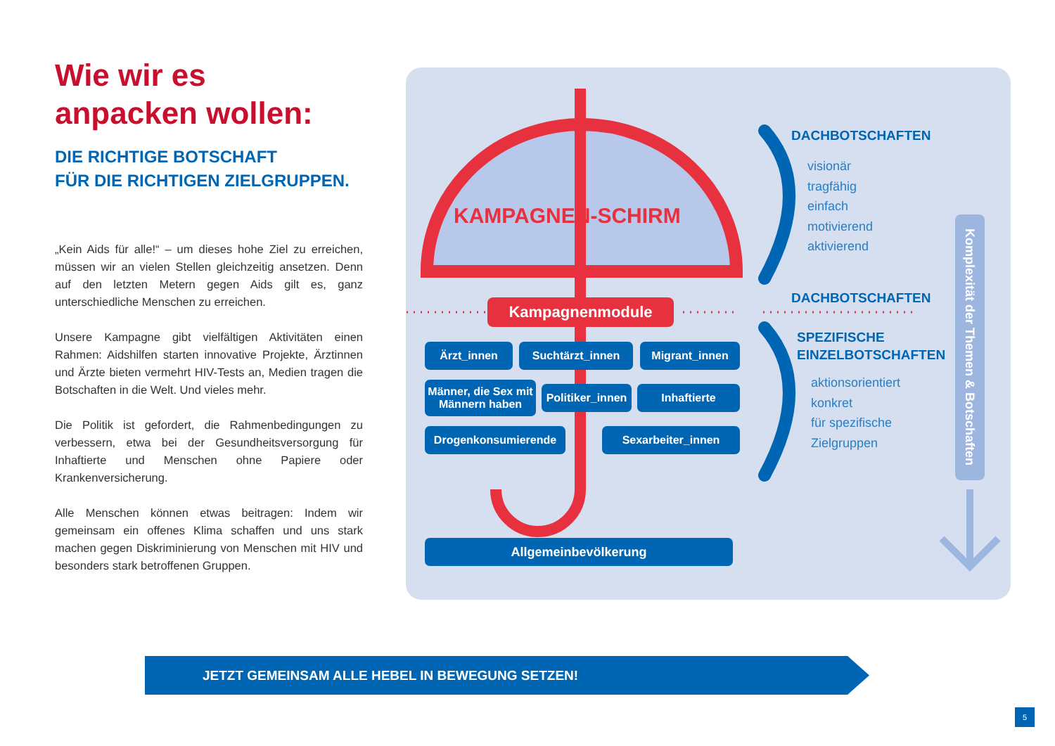Wie wir es
anpacken wollen:
DIE RICHTIGE BOTSCHAFT
FÜR DIE RICHTIGEN ZIELGRUPPEN.
„Kein Aids für alle!“ – um dieses hohe Ziel zu erreichen, müssen wir an vielen Stellen gleichzeitig ansetzen. Denn auf den letzten Metern gegen Aids gilt es, ganz unterschiedliche Menschen zu erreichen.
Unsere Kampagne gibt vielfältigen Aktivitäten einen Rahmen: Aidshilfen starten innovative Projekte, Ärztinnen und Ärzte bieten vermehrt HIV-Tests an, Medien tragen die Botschaften in die Welt. Und vieles mehr.
Die Politik ist gefordert, die Rahmenbedingungen zu verbessern, etwa bei der Gesundheitsversorgung für Inhaftierte und Menschen ohne Papiere oder Krankenversicherung.
Alle Menschen können etwas beitragen: Indem wir gemeinsam ein offenes Klima schaffen und uns stark machen gegen Diskriminierung von Menschen mit HIV und besonders stark betroffenen Gruppen.
KAMPAGNEN-SCHIRM
Kampagnenmodule
Ärzt_innen Suchtärzt_innen Migrant_innen
Männer, die Sex mit
Männern haben
Politiker_innen
Inhaftierte
Drogenkonsumierende Sexarbeiter_innen
Allgemeinbevölkerung
DACHBOTSCHAFTEN
visionär
tragfähig
einfach
motivierend
aktivierend
DACHBOTSCHAFTEN
SPEZIFISCHE
EINZELBOTSCHAFTEN
aktionsorientiert
konkret
für spezifische
Zielgruppen
Komplexität der Themen & Botschaften
JETZT GEMEINSAM ALLE HEBEL IN BEWEGUNG SETZEN!
5